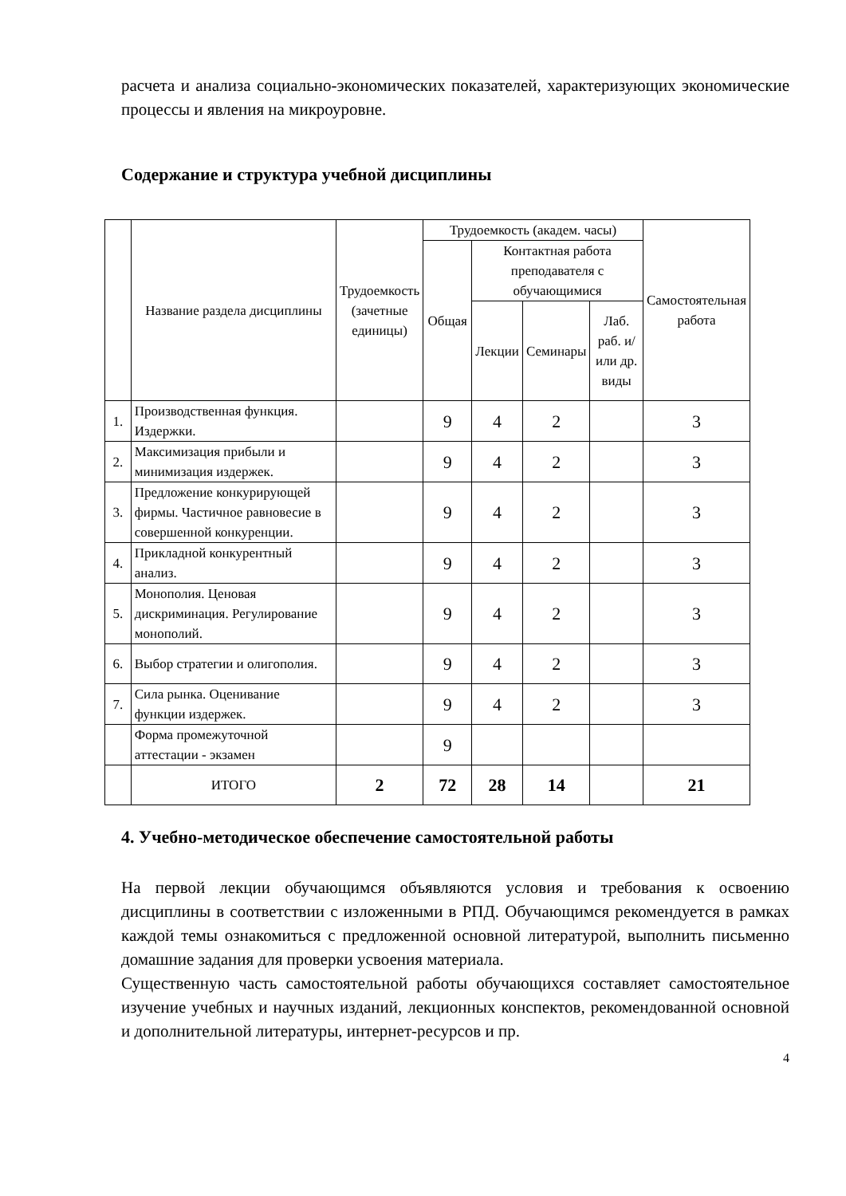расчета и анализа социально-экономических показателей, характеризующих экономические процессы и явления на микроуровне.
Содержание и структура учебной дисциплины
| | Название раздела дисциплины | Трудоемкость (зачетные единицы) | Трудоемкость (академ. часы) | | | | Самостоятельная работа |
| --- | --- | --- | --- | --- | --- | --- | --- |
| | | | Общая | Контактная работа преподавателя с обучающимися | | | |
| | | | | Лекции | Семинары | Лаб. раб. и/или др. виды | |
| 1. | Производственная функция. Издержки. | | 9 | 4 | 2 | | 3 |
| 2. | Максимизация прибыли и минимизация издержек. | | 9 | 4 | 2 | | 3 |
| 3. | Предложение конкурирующей фирмы. Частичное равновесие в совершенной конкуренции. | | 9 | 4 | 2 | | 3 |
| 4. | Прикладной конкурентный анализ. | | 9 | 4 | 2 | | 3 |
| 5. | Монополия. Ценовая дискриминация. Регулирование монополий. | | 9 | 4 | 2 | | 3 |
| 6. | Выбор стратегии и олигополия. | | 9 | 4 | 2 | | 3 |
| 7. | Сила рынка. Оценивание функции издержек. | | 9 | 4 | 2 | | 3 |
| | Форма промежуточной аттестации - экзамен | | 9 | | | | |
| | ИТОГО | 2 | 72 | 28 | 14 | | 21 |
4. Учебно-методическое обеспечение самостоятельной работы
На первой лекции обучающимся объявляются условия и требования к освоению дисциплины в соответствии с изложенными в РПД. Обучающимся рекомендуется в рамках каждой темы ознакомиться с предложенной основной литературой, выполнить письменно домашние задания для проверки усвоения материала.
Существенную часть самостоятельной работы обучающихся составляет самостоятельное изучение учебных и научных изданий, лекционных конспектов, рекомендованной основной и дополнительной литературы, интернет-ресурсов и пр.
4